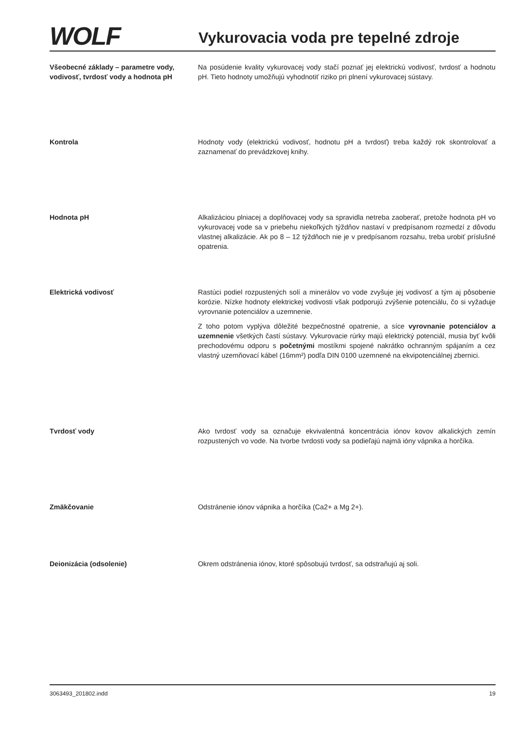WOLF
Vykurovacia voda pre tepelné zdroje
Všeobecné základy – parametre vody, vodivosť, tvrdosť vody a hodnota pH
Na posúdenie kvality vykurovacej vody stačí poznať jej elektrickú vodivosť, tvrdosť a hodnotu pH. Tieto hodnoty umožňujú vyhodnotiť riziko pri plnení vykurovacej sústavy.
Kontrola Hodnoty vody (elektrickú vodivosť, hodnotu pH a tvrdosť) treba každý rok skontrolovať a zaznamenať do prevádzkovej knihy.
Hodnota pH Alkalizáciou plniacej a doplňovacej vody sa spravidla netreba zaoberať, pretože hodnota pH vo vykurovacej vode sa v priebehu niekoľkých týždňov nastaví v predpísanom rozmedzí z dôvodu vlastnej alkalizácie. Ak po 8 – 12 týždňoch nie je v predpísanom rozsahu, treba urobiť príslušné opatrenia.
Elektrická vodivosť Rastúci podiel rozpustených solí a minerálov vo vode zvyšuje jej vodivosť a tým aj pôsobenie korózie. Nízke hodnoty elektrickej vodivosti však podporujú zvýšenie potenciálu, čo si vyžaduje vyrovnanie potenciálov a uzemnenie.
Z toho potom vyplýva dôležité bezpečnostné opatrenie, a síce vyrovnanie potenciálov a uzemnenie všetkých častí sústavy. Vykurovacie rúrky majú elektrický potenciál, musia byť kvôli prechodovému odporu s početnými mostíkmi spojené nakrátko ochranným spájaním a cez vlastný uzemňovací kábel (16mm²) podľa DIN 0100 uzemnené na ekvipotenciálnej zbernici.
Tvrdosť vody Ako tvrdosť vody sa označuje ekvivalentná koncentrácia iónov kovov alkalických zemín rozpustených vo vode. Na tvorbe tvrdosti vody sa podieľajú najmä ióny vápnika a horčíka.
Zmäkčovanie Odstránenie iónov vápnika a horčíka (Ca2+ a Mg 2+).
Deionizácia (odsolenie) Okrem odstránenia iónov, ktoré spôsobujú tvrdosť, sa odstraňujú aj soli.
3063493_201802.indd 19